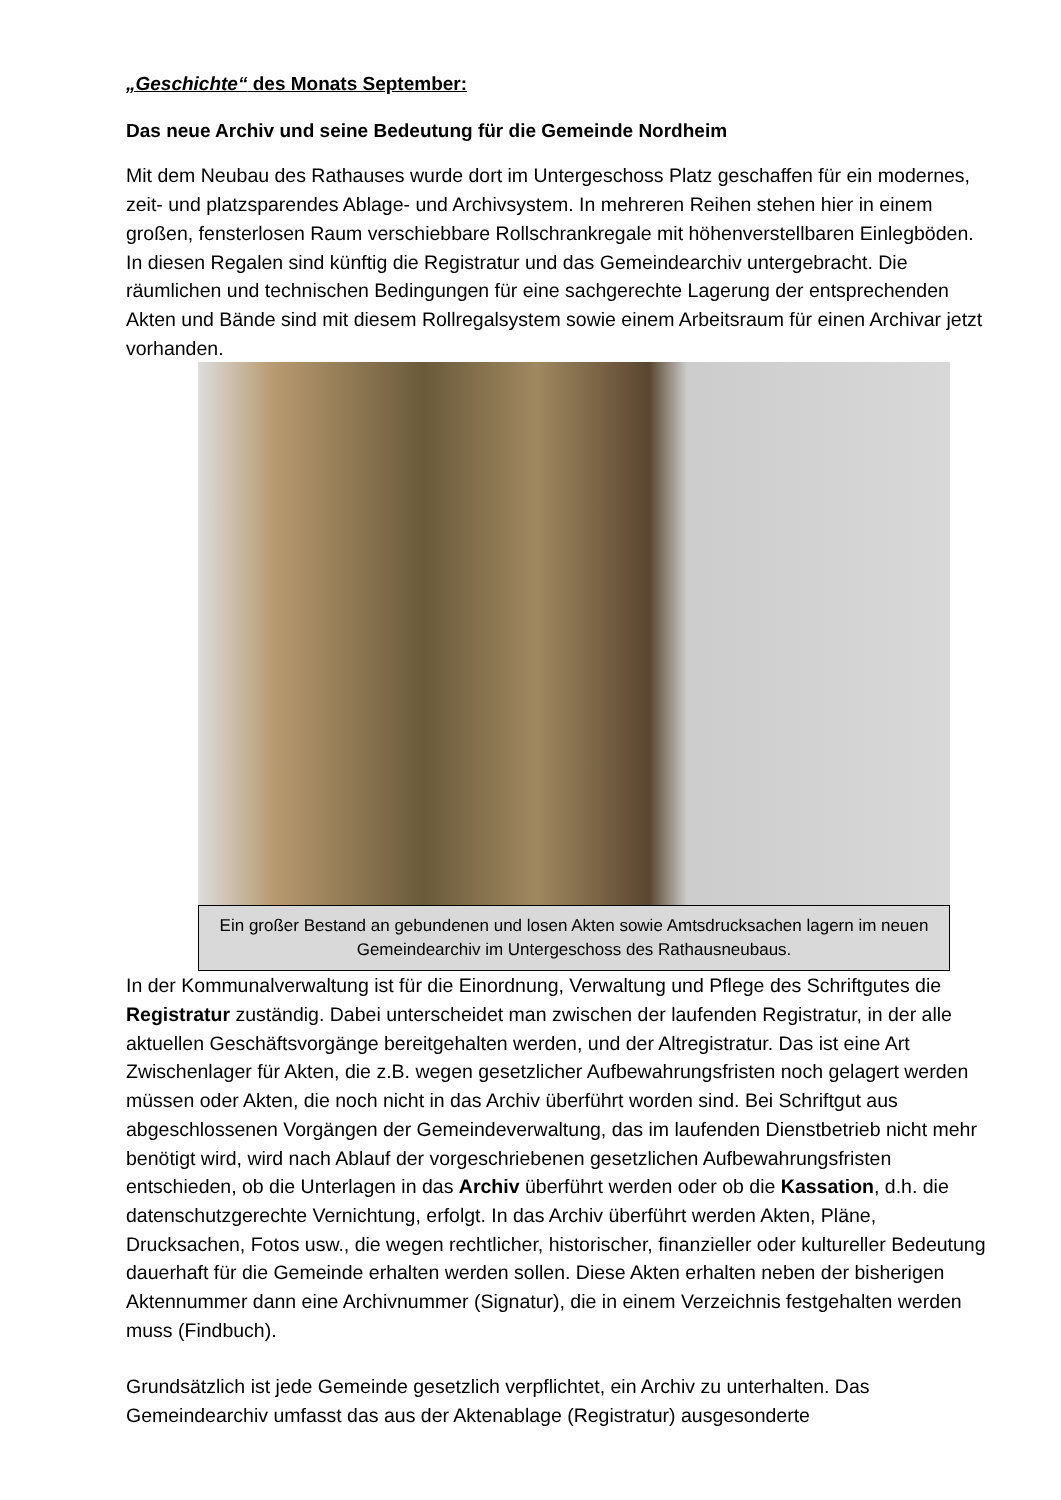„Geschichte“ des Monats September:
Das neue Archiv und seine Bedeutung für die Gemeinde Nordheim
Mit dem Neubau des Rathauses wurde dort im Untergeschoss Platz geschaffen für ein modernes, zeit- und platzsparendes Ablage- und Archivsystem. In mehreren Reihen stehen hier in einem großen, fensterlosen Raum verschiebbare Rollschrankregale mit höhenverstellbaren Einlegböden. In diesen Regalen sind künftig die Registratur und das Gemeindearchiv untergebracht. Die räumlichen und technischen Bedingungen für eine sachgerechte Lagerung der entsprechenden Akten und Bände sind mit diesem Rollregalsystem sowie einem Arbeitsraum für einen Archivar jetzt vorhanden.
Ein großer Bestand an gebundenen und losen Akten sowie Amtsdrucksachen lagern im neuen Gemeindearchiv im Untergeschoss des Rathausneubaus.
In der Kommunalverwaltung ist für die Einordnung, Verwaltung und Pflege des Schriftgutes die Registratur zuständig. Dabei unterscheidet man zwischen der laufenden Registratur, in der alle aktuellen Geschäftsvorgänge bereitgehalten werden, und der Altregistratur. Das ist eine Art Zwischenlager für Akten, die z.B. wegen gesetzlicher Aufbewahrungsfristen noch gelagert werden müssen oder Akten, die noch nicht in das Archiv überführt worden sind. Bei Schriftgut aus abgeschlossenen Vorgängen der Gemeindeverwaltung, das im laufenden Dienstbetrieb nicht mehr benötigt wird, wird nach Ablauf der vorgeschriebenen gesetzlichen Aufbewahrungsfristen entschieden, ob die Unterlagen in das Archiv überführt werden oder ob die Kassation, d.h. die datenschutzgerechte Vernichtung, erfolgt. In das Archiv überführt werden Akten, Pläne, Drucksachen, Fotos usw., die wegen rechtlicher, historischer, finanzieller oder kultureller Bedeutung dauerhaft für die Gemeinde erhalten werden sollen. Diese Akten erhalten neben der bisherigen Aktennummer dann eine Archivnummer (Signatur), die in einem Verzeichnis festgehalten werden muss (Findbuch).
Grundsätzlich ist jede Gemeinde gesetzlich verpflichtet, ein Archiv zu unterhalten. Das Gemeindearchiv umfasst das aus der Aktenablage (Registratur) ausgesonderte